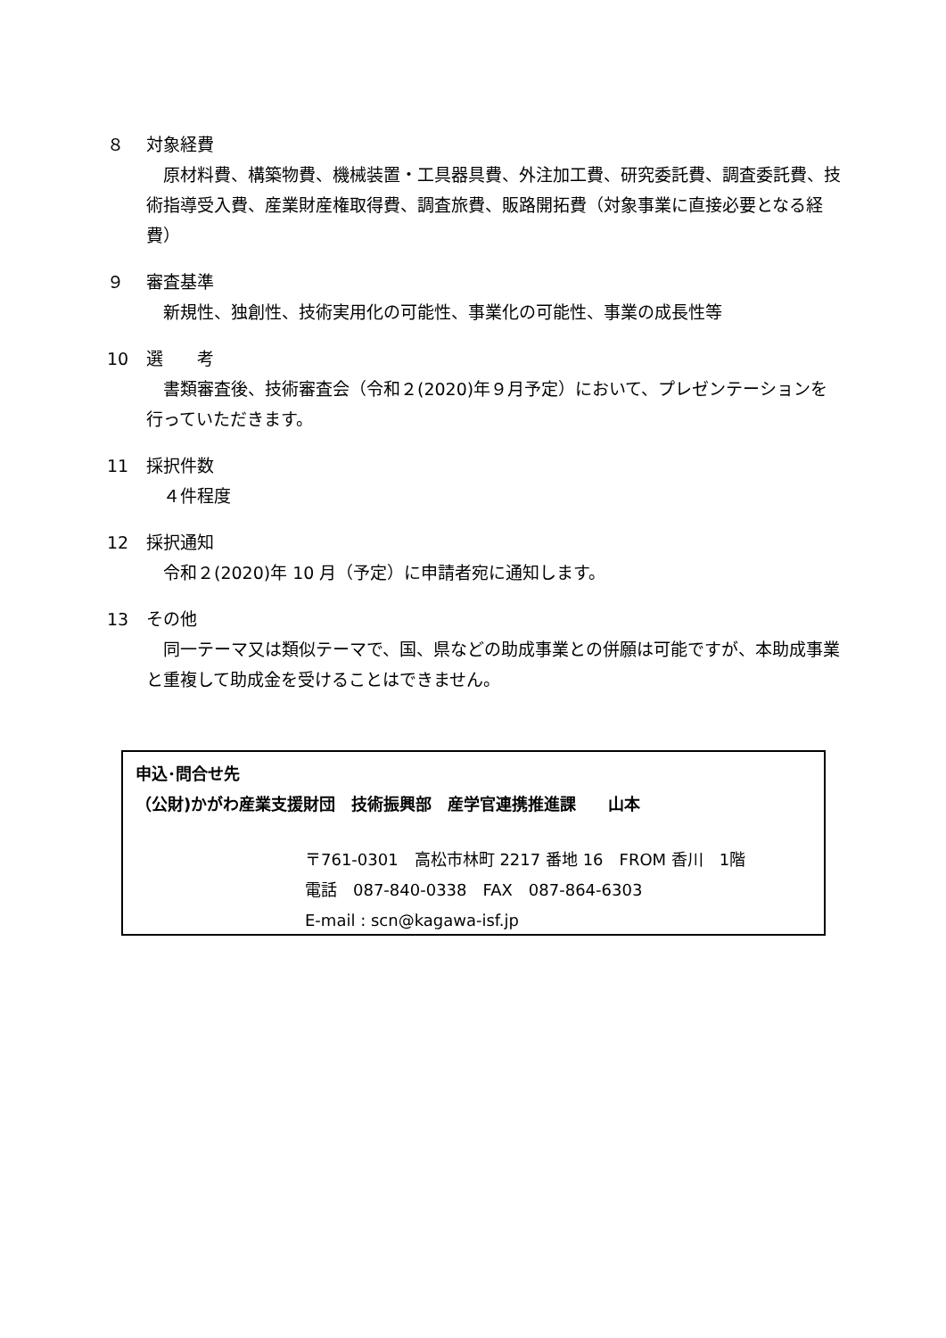８ 対象経費
　原材料費、構築物費、機械装置・工具器具費、外注加工費、研究委託費、調査委託費、技術指導受入費、産業財産権取得費、調査旅費、販路開拓費（対象事業に直接必要となる経費）
９ 審査基準
　新規性、独創性、技術実用化の可能性、事業化の可能性、事業の成長性等
10 選　　考
　書類審査後、技術審査会（令和２(2020)年９月予定）において、プレゼンテーションを行っていただきます。
11 採択件数
　４件程度
12 採択通知
　令和２(2020)年 10 月（予定）に申請者宛に通知します。
13 その他
　同一テーマ又は類似テーマで、国、県などの助成事業との併願は可能ですが、本助成事業と重複して助成金を受けることはできません。
申込･問合せ先
（公財)かがわ産業支援財団　技術振興部　産学官連携推進課　　山本
〒761-0301　高松市林町 2217 番地 16　FROM 香川　1階
電話　087-840-0338　FAX　087-864-6303
E-mail : scn@kagawa-isf.jp